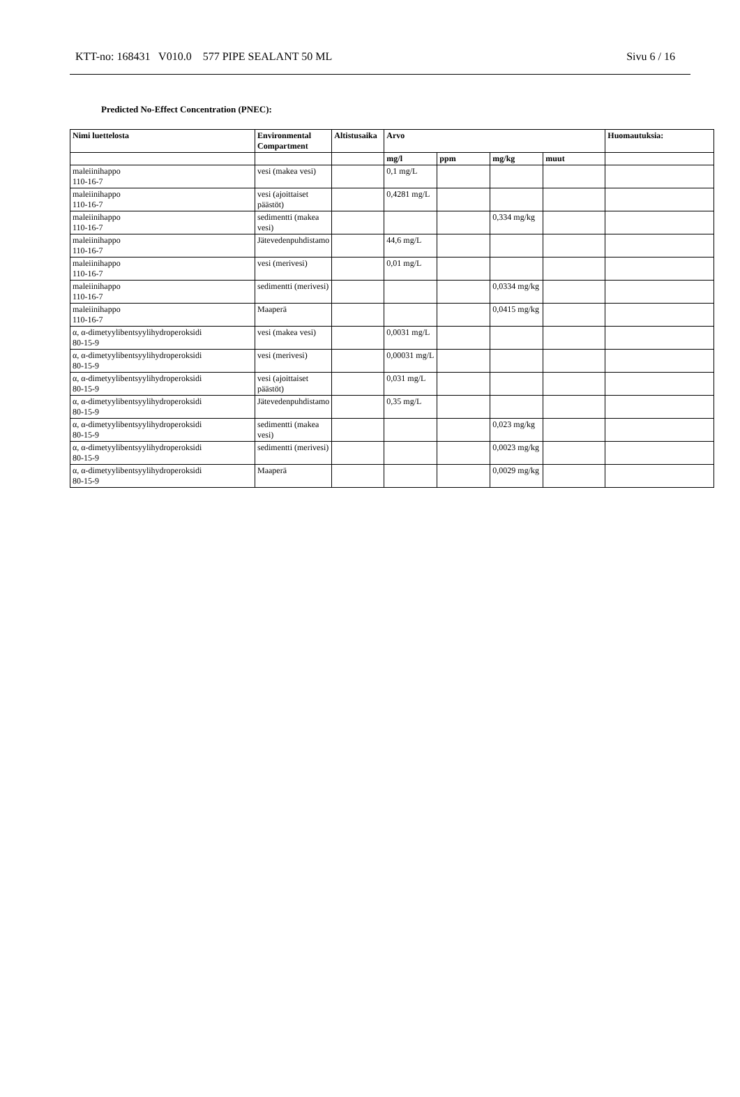KTT-no: 168431 V010.0 577 PIPE SEALANT 50 ML Sivu 6 / 16
Predicted No-Effect Concentration (PNEC):
| Nimi luettelosta | Environmental Compartment | Altistusaika | Arvo | | | | Huomautuksia: |
| --- | --- | --- | --- | --- | --- | --- | --- |
| | | | mg/l | ppm | mg/kg | muut | |
| maleiinihappo 110-16-7 | vesi (makea vesi) | | 0,1 mg/L | | | | |
| maleiinihappo 110-16-7 | vesi (ajoittaiset päästöt) | | 0,4281 mg/L | | | | |
| maleiinihappo 110-16-7 | sedimentti (makea vesi) | | | | 0,334 mg/kg | | |
| maleiinihappo 110-16-7 | Jätevedenpuhdistamo | | 44,6 mg/L | | | | |
| maleiinihappo 110-16-7 | vesi (merivesi) | | 0,01 mg/L | | | | |
| maleiinihappo 110-16-7 | sedimentti (merivesi) | | | | 0,0334 mg/kg | | |
| maleiinihappo 110-16-7 | Maaperä | | | | 0,0415 mg/kg | | |
| α, α-dimetyylibentsyylihydroperoksidi 80-15-9 | vesi (makea vesi) | | 0,0031 mg/L | | | | |
| α, α-dimetyylibentsyylihydroperoksidi 80-15-9 | vesi (merivesi) | | 0,00031 mg/L | | | | |
| α, α-dimetyylibentsyylihydroperoksidi 80-15-9 | vesi (ajoittaiset päästöt) | | 0,031 mg/L | | | | |
| α, α-dimetyylibentsyylihydroperoksidi 80-15-9 | Jätevedenpuhdistamo | | 0,35 mg/L | | | | |
| α, α-dimetyylibentsyylihydroperoksidi 80-15-9 | sedimentti (makea vesi) | | | | 0,023 mg/kg | | |
| α, α-dimetyylibentsyylihydroperoksidi 80-15-9 | sedimentti (merivesi) | | | | 0,0023 mg/kg | | |
| α, α-dimetyylibentsyylihydroperoksidi 80-15-9 | Maaperä | | | | 0,0029 mg/kg | | |